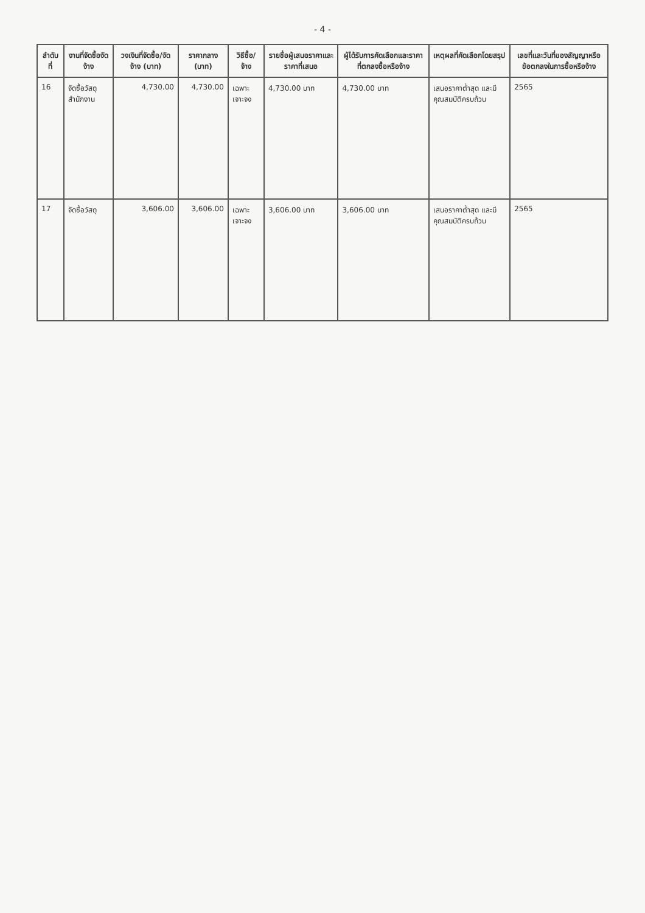- 4 -
| ลำดับที่ | งานที่จัดซื้อจัดจ้าง | วงเงินที่จัดซื้อ/จัดจ้าง (บาท) | ราคากลาง (บาท) | วิธีซื้อ/จ้าง | รายชื่อผู้เสนอราคาและราคาที่เสนอ | ผู้ได้รับการคัดเลือกและราคาที่ตกลงซื้อหรือจ้าง | เหตุผลที่คัดเลือกโดยสรุป | เลขที่และวันที่ของสัญญาหรือข้อตกลงในการซื้อหรือจ้าง |
| --- | --- | --- | --- | --- | --- | --- | --- | --- |
| 16 | จัดซื้อวัสดุสำนักงาน | 4,730.00 | 4,730.00 | เฉพาะเจาะจง | 4,730.00 บาท | 4,730.00 บาท | เสนอราคาต่ำสุด และมีคุณสมบัติครบถ้วน | 2565 |
| 17 | จัดซื้อวัสดุ | 3,606.00 | 3,606.00 | เฉพาะเจาะจง | 3,606.00 บาท | 3,606.00 บาท | เสนอราคาต่ำสุด และมีคุณสมบัติครบถ้วน | 2565 |